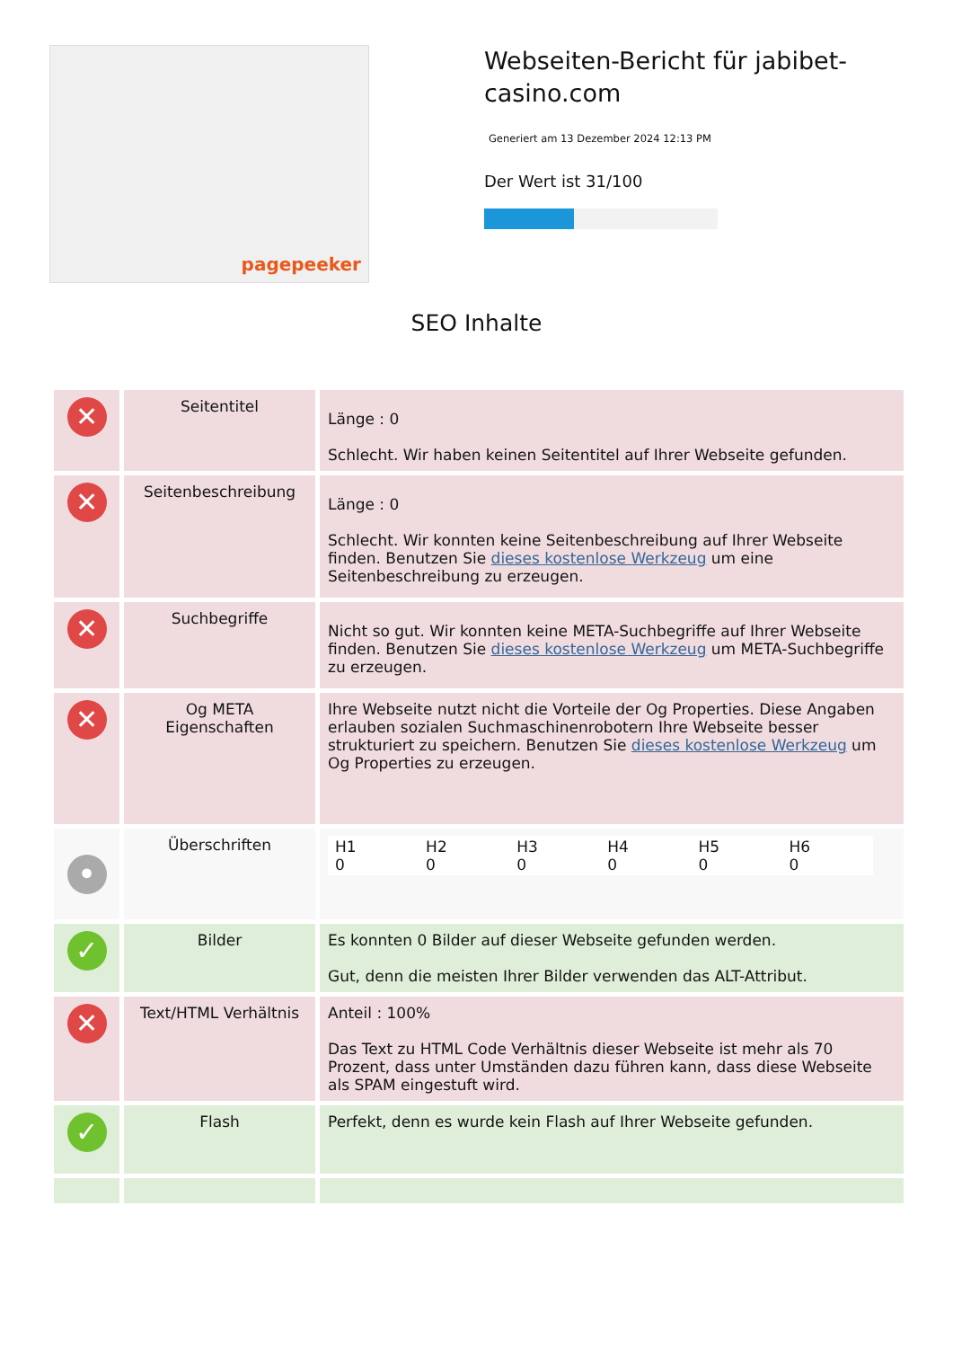pagepeeker
Webseiten-Bericht für jabibet-casino.com
Generiert am 13 Dezember 2024 12:13 PM
Der Wert ist 31/100
SEO Inhalte
| ✕ | Seitentitel | Länge : 0 Schlecht. Wir haben keinen Seitentitel auf Ihrer Webseite gefunden. |
| ✕ | Seitenbeschreibung | Länge : 0 Schlecht. Wir konnten keine Seitenbeschreibung auf Ihrer Webseite finden. Benutzen Sie dieses kostenlose Werkzeug um eine Seitenbeschreibung zu erzeugen. |
| ✕ | Suchbegriffe | Nicht so gut. Wir konnten keine META-Suchbegriffe auf Ihrer Webseite finden. Benutzen Sie dieses kostenlose Werkzeug um META-Suchbegriffe zu erzeugen. |
| ✕ | Og META Eigenschaften | Ihre Webseite nutzt nicht die Vorteile der Og Properties. Diese Angaben erlauben sozialen Suchmaschinenrobotern Ihre Webseite besser strukturiert zu speichern. Benutzen Sie dieses kostenlose Werkzeug um Og Properties zu erzeugen. |
| • | Überschriften | / H1 0 / H2 0 / H3 0 / H4 0 / H5 0 / H6 0 / |
| ✓ | Bilder | Es konnten 0 Bilder auf dieser Webseite gefunden werden. Gut, denn die meisten Ihrer Bilder verwenden das ALT-Attribut. |
| ✕ | Text/HTML Verhältnis | Anteil : 100% Das Text zu HTML Code Verhältnis dieser Webseite ist mehr als 70 Prozent, dass unter Umständen dazu führen kann, dass diese Webseite als SPAM eingestuft wird. |
| ✓ | Flash | Perfekt, denn es wurde kein Flash auf Ihrer Webseite gefunden. |